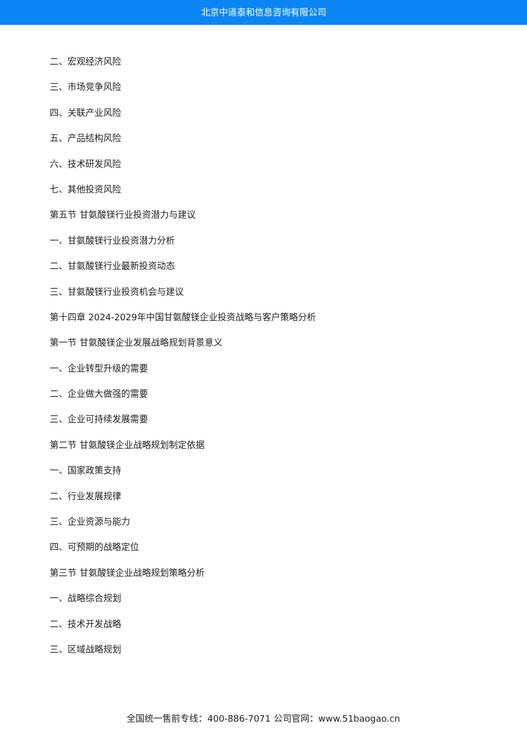北京中道泰和信息咨询有限公司
二、宏观经济风险
三、市场竞争风险
四、关联产业风险
五、产品结构风险
六、技术研发风险
七、其他投资风险
第五节 甘氨酸镁行业投资潜力与建议
一、甘氨酸镁行业投资潜力分析
二、甘氨酸镁行业最新投资动态
三、甘氨酸镁行业投资机会与建议
第十四章 2024-2029年中国甘氨酸镁企业投资战略与客户策略分析
第一节 甘氨酸镁企业发展战略规划背景意义
一、企业转型升级的需要
二、企业做大做强的需要
三、企业可持续发展需要
第二节 甘氨酸镁企业战略规划制定依据
一、国家政策支持
二、行业发展规律
三、企业资源与能力
四、可预期的战略定位
第三节 甘氨酸镁企业战略规划策略分析
一、战略综合规划
二、技术开发战略
三、区域战略规划
全国统一售前专线：400-886-7071 公司官网：www.51baogao.cn